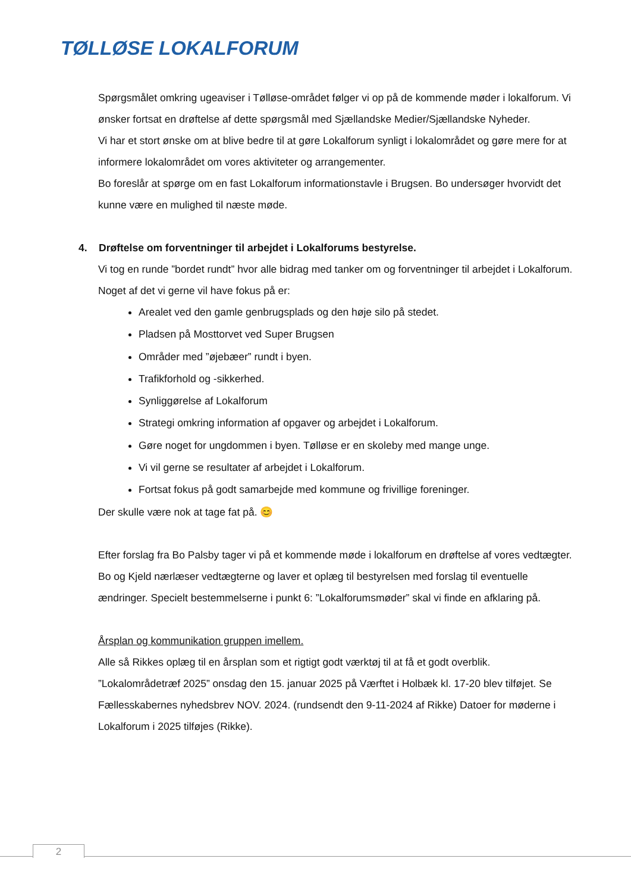TØLLØSE LOKALFORUM
Spørgsmålet omkring ugeaviser i Tølløse-området følger vi op på de kommende møder i lokalforum. Vi ønsker fortsat en drøftelse af dette spørgsmål med Sjællandske Medier/Sjællandske Nyheder.
Vi har et stort ønske om at blive bedre til at gøre Lokalforum synligt i lokalområdet og gøre mere for at informere lokalområdet om vores aktiviteter og arrangementer.
Bo foreslår at spørge om en fast Lokalforum informationstavle i Brugsen. Bo undersøger hvorvidt det kunne være en mulighed til næste møde.
4. Drøftelse om forventninger til arbejdet i Lokalforums bestyrelse.
Vi tog en runde ”bordet rundt” hvor alle bidrag med tanker om og forventninger til arbejdet i Lokalforum. Noget af det vi gerne vil have fokus på er:
Arealet ved den gamle genbrugsplads og den høje silo på stedet.
Pladsen på Mosttorvet ved Super Brugsen
Områder med ”øjebæer” rundt i byen.
Trafikforhold og -sikkerhed.
Synliggørelse af Lokalforum
Strategi omkring information af opgaver og arbejdet i Lokalforum.
Gøre noget for ungdommen i byen. Tølløse er en skoleby med mange unge.
Vi vil gerne se resultater af arbejdet i Lokalforum.
Fortsat fokus på godt samarbejde med kommune og frivillige foreninger.
Der skulle være nok at tage fat på. 😊
Efter forslag fra Bo Palsby tager vi på et kommende møde i lokalforum en drøftelse af vores vedtægter. Bo og Kjeld nærlæser vedtægterne og laver et oplæg til bestyrelsen med forslag til eventuelle ændringer. Specielt bestemmelserne i punkt 6: ”Lokalforumsmøder” skal vi finde en afklaring på.
Årsplan og kommunikation gruppen imellem.
Alle så Rikkes oplæg til en årsplan som et rigtigt godt værktøj til at få et godt overblik. ”Lokalområdetræf 2025” onsdag den 15. januar 2025 på Værftet i Holbæk kl. 17-20 blev tilføjet. Se Fællesskabernes nyhedsbrev NOV. 2024. (rundsendt den 9-11-2024 af Rikke) Datoer for møderne i Lokalforum i 2025 tilføjes (Rikke).
2